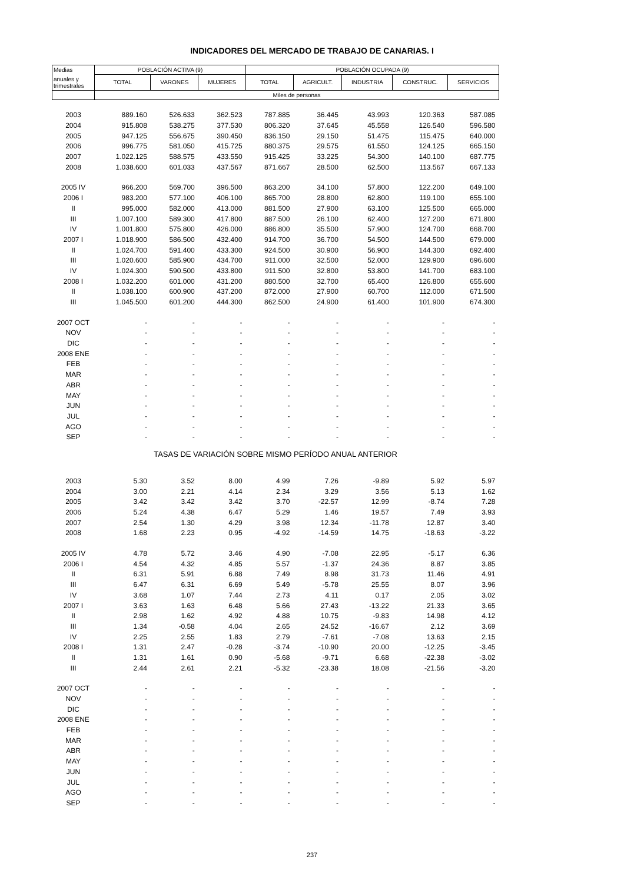INDICADORES DEL MERCADO DE TRABAJO DE CANARIAS. I
| Medias | POBLACIÓN ACTIVA (9) | | | POBLACIÓN OCUPADA (9) | | | | |
| --- | --- | --- | --- | --- | --- | --- | --- | --- |
| anuales y trimestrales | TOTAL | VARONES | MUJERES | TOTAL | AGRICULT. | INDUSTRIA | CONSTRUC. | SERVICIOS |
| | Miles de personas | | | | | | | |
| 2003 | 889.160 | 526.633 | 362.523 | 787.885 | 36.445 | 43.993 | 120.363 | 587.085 |
| 2004 | 915.808 | 538.275 | 377.530 | 806.320 | 37.645 | 45.558 | 126.540 | 596.580 |
| 2005 | 947.125 | 556.675 | 390.450 | 836.150 | 29.150 | 51.475 | 115.475 | 640.000 |
| 2006 | 996.775 | 581.050 | 415.725 | 880.375 | 29.575 | 61.550 | 124.125 | 665.150 |
| 2007 | 1.022.125 | 588.575 | 433.550 | 915.425 | 33.225 | 54.300 | 140.100 | 687.775 |
| 2008 | 1.038.600 | 601.033 | 437.567 | 871.667 | 28.500 | 62.500 | 113.567 | 667.133 |
| 2005 IV | 966.200 | 569.700 | 396.500 | 863.200 | 34.100 | 57.800 | 122.200 | 649.100 |
| 2006 I | 983.200 | 577.100 | 406.100 | 865.700 | 28.800 | 62.800 | 119.100 | 655.100 |
| II | 995.000 | 582.000 | 413.000 | 881.500 | 27.900 | 63.100 | 125.500 | 665.000 |
| III | 1.007.100 | 589.300 | 417.800 | 887.500 | 26.100 | 62.400 | 127.200 | 671.800 |
| IV | 1.001.800 | 575.800 | 426.000 | 886.800 | 35.500 | 57.900 | 124.700 | 668.700 |
| 2007 I | 1.018.900 | 586.500 | 432.400 | 914.700 | 36.700 | 54.500 | 144.500 | 679.000 |
| II | 1.024.700 | 591.400 | 433.300 | 924.500 | 30.900 | 56.900 | 144.300 | 692.400 |
| III | 1.020.600 | 585.900 | 434.700 | 911.000 | 32.500 | 52.000 | 129.900 | 696.600 |
| IV | 1.024.300 | 590.500 | 433.800 | 911.500 | 32.800 | 53.800 | 141.700 | 683.100 |
| 2008 I | 1.032.200 | 601.000 | 431.200 | 880.500 | 32.700 | 65.400 | 126.800 | 655.600 |
| II | 1.038.100 | 600.900 | 437.200 | 872.000 | 27.900 | 60.700 | 112.000 | 671.500 |
| III | 1.045.500 | 601.200 | 444.300 | 862.500 | 24.900 | 61.400 | 101.900 | 674.300 |
| 2007 OCT | - | - | - | - | - | - | - | - |
| NOV | - | - | - | - | - | - | - | - |
| DIC | - | - | - | - | - | - | - | - |
| 2008 ENE | - | - | - | - | - | - | - | - |
| FEB | - | - | - | - | - | - | - | - |
| MAR | - | - | - | - | - | - | - | - |
| ABR | - | - | - | - | - | - | - | - |
| MAY | - | - | - | - | - | - | - | - |
| JUN | - | - | - | - | - | - | - | - |
| JUL | - | - | - | - | - | - | - | - |
| AGO | - | - | - | - | - | - | - | - |
| SEP | - | - | - | - | - | - | - | - |
| TASAS DE VARIACIÓN SOBRE MISMO PERÍODO ANUAL ANTERIOR | | | | | | | | |
| 2003 | 5.30 | 3.52 | 8.00 | 4.99 | 7.26 | -9.89 | 5.92 | 5.97 |
| 2004 | 3.00 | 2.21 | 4.14 | 2.34 | 3.29 | 3.56 | 5.13 | 1.62 |
| 2005 | 3.42 | 3.42 | 3.42 | 3.70 | -22.57 | 12.99 | -8.74 | 7.28 |
| 2006 | 5.24 | 4.38 | 6.47 | 5.29 | 1.46 | 19.57 | 7.49 | 3.93 |
| 2007 | 2.54 | 1.30 | 4.29 | 3.98 | 12.34 | -11.78 | 12.87 | 3.40 |
| 2008 | 1.68 | 2.23 | 0.95 | -4.92 | -14.59 | 14.75 | -18.63 | -3.22 |
| 2005 IV | 4.78 | 5.72 | 3.46 | 4.90 | -7.08 | 22.95 | -5.17 | 6.36 |
| 2006 I | 4.54 | 4.32 | 4.85 | 5.57 | -1.37 | 24.36 | 8.87 | 3.85 |
| II | 6.31 | 5.91 | 6.88 | 7.49 | 8.98 | 31.73 | 11.46 | 4.91 |
| III | 6.47 | 6.31 | 6.69 | 5.49 | -5.78 | 25.55 | 8.07 | 3.96 |
| IV | 3.68 | 1.07 | 7.44 | 2.73 | 4.11 | 0.17 | 2.05 | 3.02 |
| 2007 I | 3.63 | 1.63 | 6.48 | 5.66 | 27.43 | -13.22 | 21.33 | 3.65 |
| II | 2.98 | 1.62 | 4.92 | 4.88 | 10.75 | -9.83 | 14.98 | 4.12 |
| III | 1.34 | -0.58 | 4.04 | 2.65 | 24.52 | -16.67 | 2.12 | 3.69 |
| IV | 2.25 | 2.55 | 1.83 | 2.79 | -7.61 | -7.08 | 13.63 | 2.15 |
| 2008 I | 1.31 | 2.47 | -0.28 | -3.74 | -10.90 | 20.00 | -12.25 | -3.45 |
| II | 1.31 | 1.61 | 0.90 | -5.68 | -9.71 | 6.68 | -22.38 | -3.02 |
| III | 2.44 | 2.61 | 2.21 | -5.32 | -23.38 | 18.08 | -21.56 | -3.20 |
| 2007 OCT | - | - | - | - | - | - | - | - |
| NOV | - | - | - | - | - | - | - | - |
| DIC | - | - | - | - | - | - | - | - |
| 2008 ENE | - | - | - | - | - | - | - | - |
| FEB | - | - | - | - | - | - | - | - |
| MAR | - | - | - | - | - | - | - | - |
| ABR | - | - | - | - | - | - | - | - |
| MAY | - | - | - | - | - | - | - | - |
| JUN | - | - | - | - | - | - | - | - |
| JUL | - | - | - | - | - | - | - | - |
| AGO | - | - | - | - | - | - | - | - |
| SEP | - | - | - | - | - | - | - | - |
237